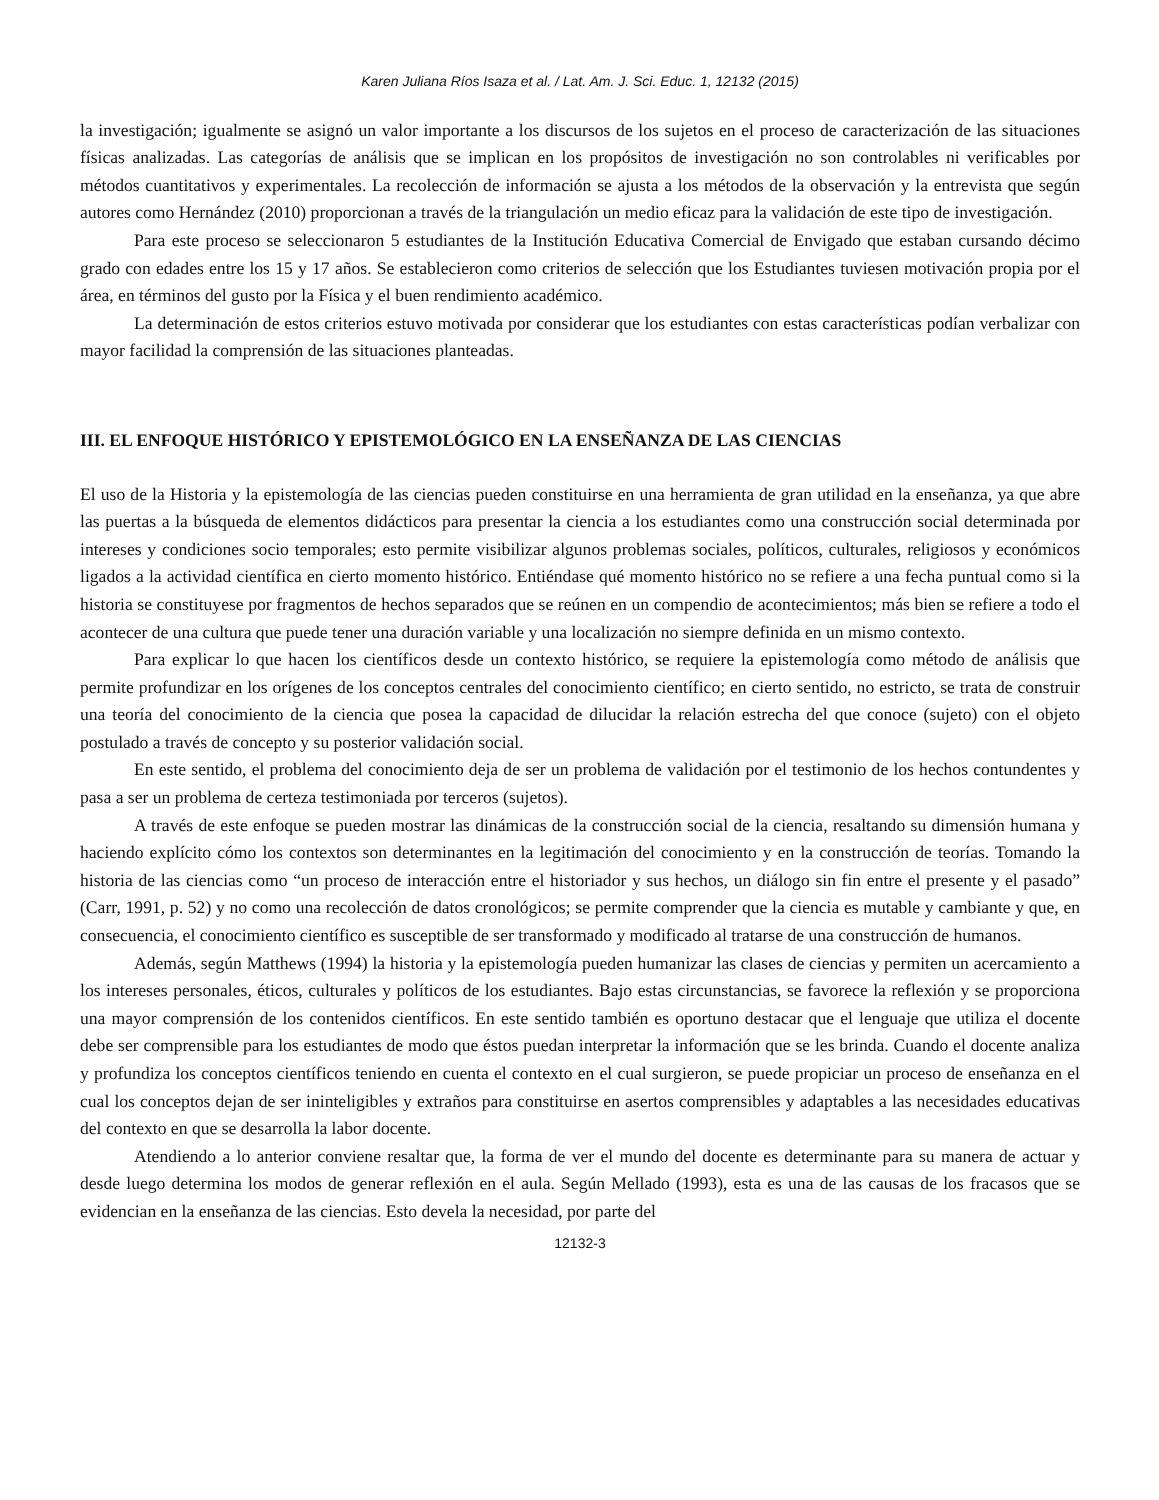Karen Juliana Ríos Isaza et al. / Lat. Am. J. Sci. Educ. 1, 12132 (2015)
la investigación; igualmente se asignó un valor importante a los discursos de los sujetos en el proceso de caracterización de las situaciones físicas analizadas. Las categorías de análisis que se implican en los propósitos de investigación no son controlables ni verificables por métodos cuantitativos y experimentales. La recolección de información se ajusta a los métodos de la observación y la entrevista que según autores como Hernández (2010) proporcionan a través de la triangulación un medio eficaz para la validación de este tipo de investigación.
Para este proceso se seleccionaron 5 estudiantes de la Institución Educativa Comercial de Envigado que estaban cursando décimo grado con edades entre los 15 y 17 años. Se establecieron como criterios de selección que los Estudiantes tuviesen motivación propia por el área, en términos del gusto por la Física y el buen rendimiento académico.
La determinación de estos criterios estuvo motivada por considerar que los estudiantes con estas características podían verbalizar con mayor facilidad la comprensión de las situaciones planteadas.
III. EL ENFOQUE HISTÓRICO Y EPISTEMOLÓGICO EN LA ENSEÑANZA DE LAS CIENCIAS
El uso de la Historia y la epistemología de las ciencias pueden constituirse en una herramienta de gran utilidad en la enseñanza, ya que abre las puertas a la búsqueda de elementos didácticos para presentar la ciencia a los estudiantes como una construcción social determinada por intereses y condiciones socio temporales; esto permite visibilizar algunos problemas sociales, políticos, culturales, religiosos y económicos ligados a la actividad científica en cierto momento histórico. Entiéndase qué momento histórico no se refiere a una fecha puntual como si la historia se constituyese por fragmentos de hechos separados que se reúnen en un compendio de acontecimientos; más bien se refiere a todo el acontecer de una cultura que puede tener una duración variable y una localización no siempre definida en un mismo contexto.
Para explicar lo que hacen los científicos desde un contexto histórico, se requiere la epistemología como método de análisis que permite profundizar en los orígenes de los conceptos centrales del conocimiento científico; en cierto sentido, no estricto, se trata de construir una teoría del conocimiento de la ciencia que posea la capacidad de dilucidar la relación estrecha del que conoce (sujeto) con el objeto postulado a través de concepto y su posterior validación social.
En este sentido, el problema del conocimiento deja de ser un problema de validación por el testimonio de los hechos contundentes y pasa a ser un problema de certeza testimoniada por terceros (sujetos).
A través de este enfoque se pueden mostrar las dinámicas de la construcción social de la ciencia, resaltando su dimensión humana y haciendo explícito cómo los contextos son determinantes en la legitimación del conocimiento y en la construcción de teorías. Tomando la historia de las ciencias como “un proceso de interacción entre el historiador y sus hechos, un diálogo sin fin entre el presente y el pasado” (Carr, 1991, p. 52) y no como una recolección de datos cronológicos; se permite comprender que la ciencia es mutable y cambiante y que, en consecuencia, el conocimiento científico es susceptible de ser transformado y modificado al tratarse de una construcción de humanos.
Además, según Matthews (1994) la historia y la epistemología pueden humanizar las clases de ciencias y permiten un acercamiento a los intereses personales, éticos, culturales y políticos de los estudiantes. Bajo estas circunstancias, se favorece la reflexión y se proporciona una mayor comprensión de los contenidos científicos. En este sentido también es oportuno destacar que el lenguaje que utiliza el docente debe ser comprensible para los estudiantes de modo que éstos puedan interpretar la información que se les brinda. Cuando el docente analiza y profundiza los conceptos científicos teniendo en cuenta el contexto en el cual surgieron, se puede propiciar un proceso de enseñanza en el cual los conceptos dejan de ser ininteligibles y extraños para constituirse en asertos comprensibles y adaptables a las necesidades educativas del contexto en que se desarrolla la labor docente.
Atendiendo a lo anterior conviene resaltar que, la forma de ver el mundo del docente es determinante para su manera de actuar y desde luego determina los modos de generar reflexión en el aula. Según Mellado (1993), esta es una de las causas de los fracasos que se evidencian en la enseñanza de las ciencias. Esto devela la necesidad, por parte del
12132-3